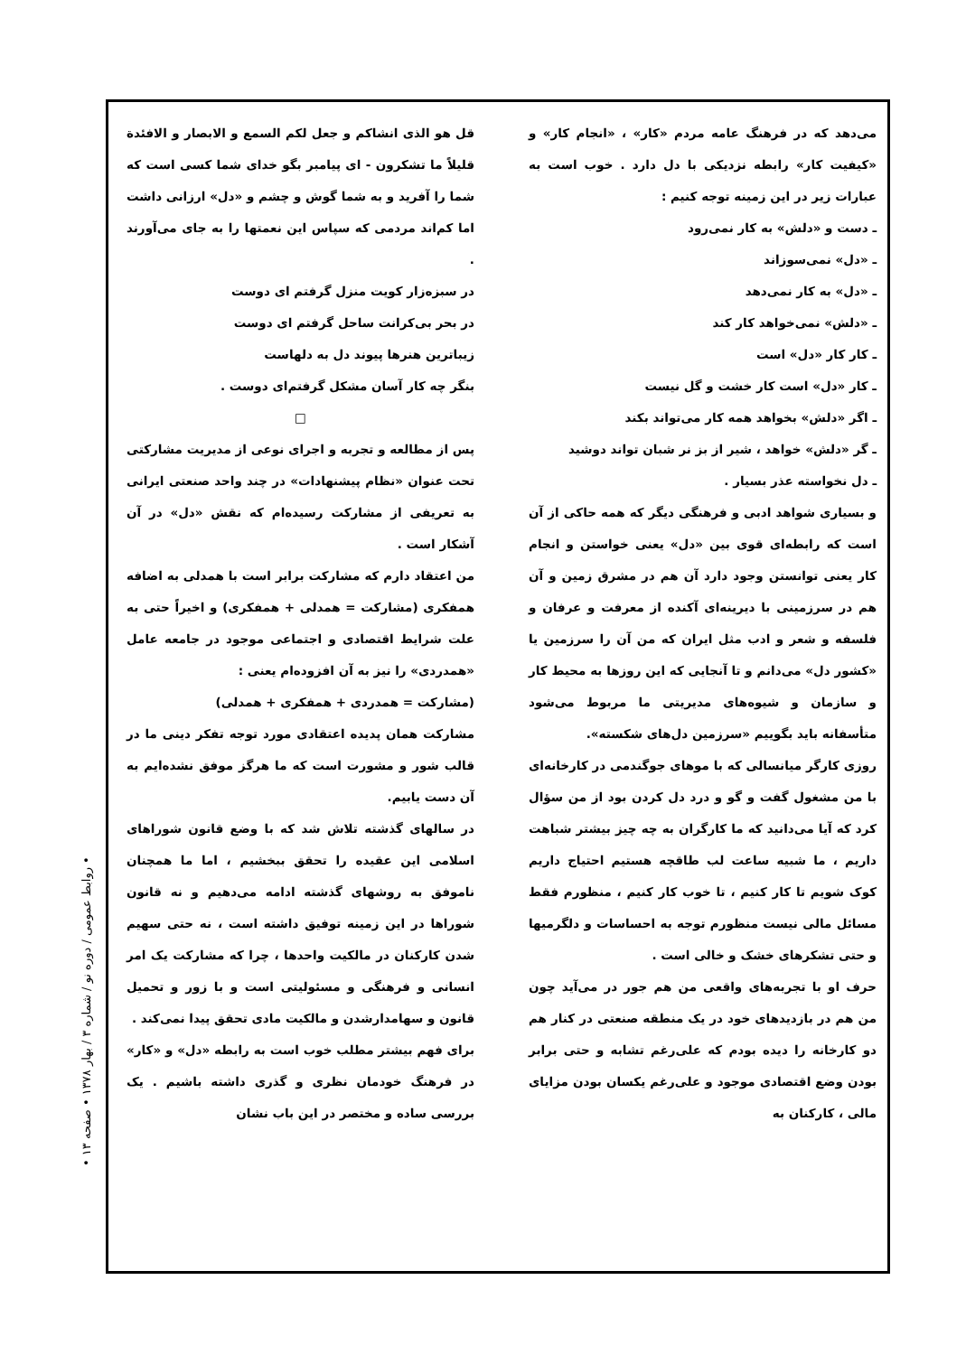قل هو الذی انشاکم و جعل لکم السمع و الابصار و الافئدة قلیلاً ما تشکرون - ای پیامبر بگو خدای شما کسی است که شما را آفرید و به شما گوش و چشم و «دل» ارزانی داشت اما کم‌اند مردمی که سپاس این نعمتها را به جای می‌آورند .
در سبزه‌زار کویت منزل گرفتم ای دوست
در بحر بی‌کرانت ساحل گرفتم ای دوست
زیباترین هنرها پیوند دل به دلهاست
بنگر چه کار آسان مشکل گرفتم‌ای دوست .
□
پس از مطالعه و تجربه و اجرای نوعی از مدیریت مشارکتی تحت عنوان «نظام پیشنهادات» در چند واحد صنعتی ایرانی به تعریفی از مشارکت رسیده‌ام که نقش «دل» در آن آشکار است .
من اعتقاد دارم که مشارکت برابر است با همدلی به اضافه همفکری (مشارکت = همدلی + همفکری) و اخیراً حتی به علت شرایط اقتصادی و اجتماعی موجود در جامعه عامل «همدردی» را نیز به آن افزوده‌ام یعنی :
(مشارکت = همدردی + همفکری + همدلی)
مشارکت همان پدیده اعتقادی مورد توجه تفکر دینی ما در قالب شور و مشورت است که ما هرگز موفق نشده‌ایم به آن دست یابیم.
در سالهای گذشته تلاش شد که با وضع قانون شوراهای اسلامی این عقیده را تحقق ببخشیم ، اما ما همچنان ناموفق به روشهای گذشته ادامه می‌دهیم و نه قانون شوراها در این زمینه توفیق داشته است ، نه حتی سهیم شدن کارکنان در مالکیت واحدها ، چرا که مشارکت یک امر انسانی و فرهنگی و مسئولیتی است و با زور و تحمیل قانون و سهامدارشدن و مالکیت مادی تحقق پیدا نمی‌کند .
برای فهم بیشتر مطلب خوب است به رابطه «دل» و «کار» در فرهنگ خودمان نظری و گذری داشته باشیم . یک بررسی ساده و مختصر در این باب نشان
می‌دهد که در فرهنگ عامه مردم «کار» ، «انجام کار» و «کیفیت کار» رابطه نزدیکی با دل دارد . خوب است به عبارات زیر در این زمینه توجه کنیم :
ـ دست و «دلش» به کار نمی‌رود
ـ «دل» نمی‌سوزاند
ـ «دل» به کار نمی‌دهد
ـ «دلش» نمی‌خواهد کار کند
ـ کار کار «دل» است
ـ کار «دل» است کار خشت و گل نیست
ـ اگر «دلش» بخواهد همه کار می‌تواند بکند
ـ گر «دلش» خواهد ، شیر از بز نر شبان تواند دوشید
ـ دل نخواسته عذر بسیار .
و بسیاری شواهد ادبی و فرهنگی دیگر که همه حاکی از آن است که رابطه‌ای قوی بین «دل» یعنی خواستن و انجام کار یعنی توانستن وجود دارد آن هم در مشرق زمین و آن هم در سرزمینی با دیرینه‌ای آکنده از معرفت و عرفان و فلسفه و شعر و ادب مثل ایران که من آن را سرزمین یا «کشور دل» می‌دانم و تا آنجایی که این روزها به محیط کار و سازمان و شیوه‌های مدیریتی ما مربوط می‌شود متأسفانه باید بگوییم «سرزمین دل‌های شکسته».
روزی کارگر میانسالی که با موهای جوگندمی در کارخانه‌ای با من مشغول گفت و گو و درد دل کردن بود از من سؤال کرد که آیا می‌دانید که ما کارگران به چه چیز بیشتر شباهت داریم ، ما شبیه ساعت لب طاقچه هستیم احتیاج داریم کوک شویم تا کار کنیم ، تا خوب کار کنیم ، منظورم فقط مسائل مالی نیست منظورم توجه به احساسات و دلگرمیها و حتی تشکرهای خشک و خالی است .
حرف او با تجربه‌های واقعی من هم جور در می‌آید چون من هم در بازدیدهای خود در یک منطقه صنعتی در کنار هم دو کارخانه را دیده بودم که علی‌رغم تشابه و حتی برابر بودن وضع اقتصادی موجود و علی‌رغم یکسان بودن مزایای مالی ، کارکنان به
• روابط عمومی / دوره نو / شماره ۳ / بهار ۱۳۷۸ • صفحه ۱۳ •